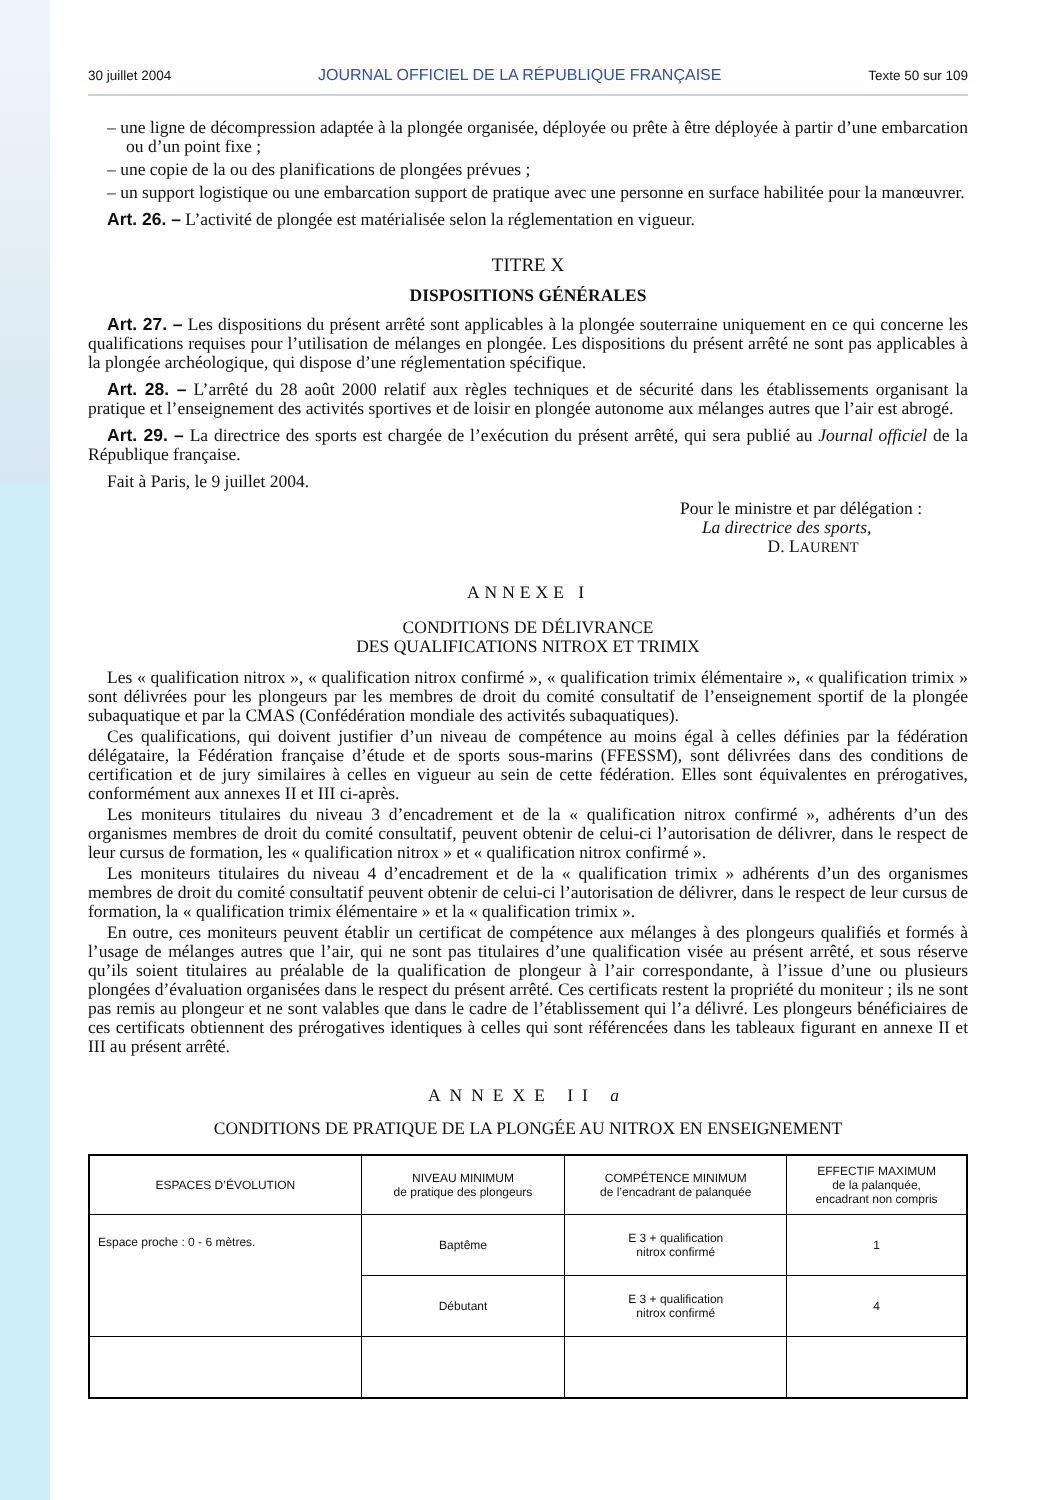30 juillet 2004 JOURNAL OFFICIEL DE LA RÉPUBLIQUE FRANÇAISE Texte 50 sur 109
– une ligne de décompression adaptée à la plongée organisée, déployée ou prête à être déployée à partir d’une embarcation ou d’un point fixe ;
– une copie de la ou des planifications de plongées prévues ;
– un support logistique ou une embarcation support de pratique avec une personne en surface habilitée pour la manœuvrer.
Art. 26. – L’activité de plongée est matérialisée selon la réglementation en vigueur.
TITRE X
DISPOSITIONS GÉNÉRALES
Art. 27. – Les dispositions du présent arrêté sont applicables à la plongée souterraine uniquement en ce qui concerne les qualifications requises pour l’utilisation de mélanges en plongée. Les dispositions du présent arrêté ne sont pas applicables à la plongée archéologique, qui dispose d’une réglementation spécifique.
Art. 28. – L’arrêté du 28 août 2000 relatif aux règles techniques et de sécurité dans les établissements organisant la pratique et l’enseignement des activités sportives et de loisir en plongée autonome aux mélanges autres que l’air est abrogé.
Art. 29. – La directrice des sports est chargée de l’exécution du présent arrêté, qui sera publié au Journal officiel de la République française.
Fait à Paris, le 9 juillet 2004.
Pour le ministre et par délégation :
La directrice des sports,
D. LAURENT
ANNEXE I
CONDITIONS DE DÉLIVRANCE
DES QUALIFICATIONS NITROX ET TRIMIX
Les « qualification nitrox », « qualification nitrox confirmé », « qualification trimix élémentaire », « qualification trimix » sont délivrées pour les plongeurs par les membres de droit du comité consultatif de l’enseignement sportif de la plongée subaquatique et par la CMAS (Confédération mondiale des activités subaquatiques).
Ces qualifications, qui doivent justifier d’un niveau de compétence au moins égal à celles définies par la fédération délégataire, la Fédération française d’étude et de sports sous-marins (FFESSM), sont délivrées dans des conditions de certification et de jury similaires à celles en vigueur au sein de cette fédération. Elles sont équivalentes en prérogatives, conformément aux annexes II et III ci-après.
Les moniteurs titulaires du niveau 3 d’encadrement et de la « qualification nitrox confirmé », adhérents d’un des organismes membres de droit du comité consultatif, peuvent obtenir de celui-ci l’autorisation de délivrer, dans le respect de leur cursus de formation, les « qualification nitrox » et « qualification nitrox confirmé ».
Les moniteurs titulaires du niveau 4 d’encadrement et de la « qualification trimix » adhérents d’un des organismes membres de droit du comité consultatif peuvent obtenir de celui-ci l’autorisation de délivrer, dans le respect de leur cursus de formation, la « qualification trimix élémentaire » et la « qualification trimix ».
En outre, ces moniteurs peuvent établir un certificat de compétence aux mélanges à des plongeurs qualifiés et formés à l’usage de mélanges autres que l’air, qui ne sont pas titulaires d’une qualification visée au présent arrêté, et sous réserve qu’ils soient titulaires au préalable de la qualification de plongeur à l’air correspondante, à l’issue d’une ou plusieurs plongées d’évaluation organisées dans le respect du présent arrêté. Ces certificats restent la propriété du moniteur ; ils ne sont pas remis au plongeur et ne sont valables que dans le cadre de l’établissement qui l’a délivré. Les plongeurs bénéficiaires de ces certificats obtiennent des prérogatives identiques à celles qui sont référencées dans les tableaux figurant en annexe II et III au présent arrêté.
ANNEXE II a
CONDITIONS DE PRATIQUE DE LA PLONGÉE AU NITROX EN ENSEIGNEMENT
| ESPACES D’ÉVOLUTION | NIVEAU MINIMUM de pratique des plongeurs | COMPÉTENCE MINIMUM de l’encadrant de palanquée | EFFECTIF MAXIMUM de la palanquée, encadrant non compris |
| --- | --- | --- | --- |
| Espace proche : 0 - 6 mètres. | Baptême | E 3 + qualification nitrox confirmé | 1 |
| | Débutant | E 3 + qualification nitrox confirmé | 4 |